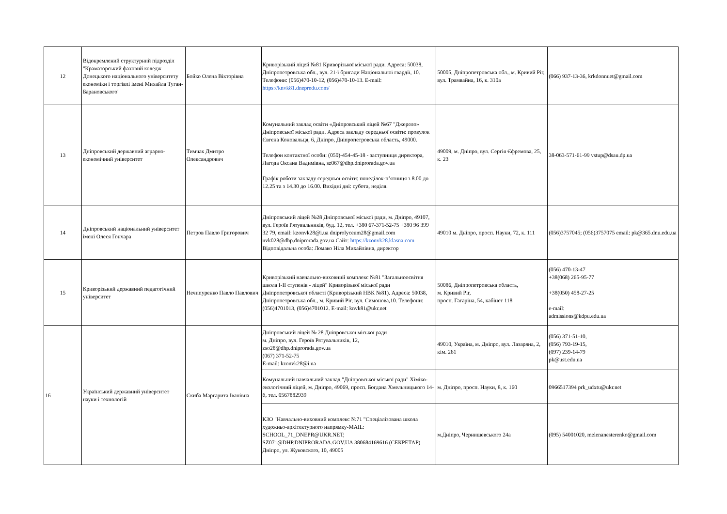| 12 | Відокремлений структурний підрозділ "Краматорський фаховий коледж Донецького національного університету економіки і торгівлі імені Михайла Туган-Барановського" | Бойко Олена Вікторівна | Криворізький ліцей №81 Криворізької міської ради. Адреса: 50038, Дніпропетровська обл., вул. 21-ї бригади Національної гвардії, 10. Телефони: (056)470-10-12, (056)470-10-13. E-mail: https://knvk81.dnepredu.com/ | 50005, Дніпропетровська обл., м. Кривий Ріг, вул. Трамвайна, 16, к. 310а | (066) 937-13-36, krkdonnuet@gmail.com |
| 13 | Дніпровський державний аграрно-економічний університет | Тимчак Дмитро Олександрович | Комунальний заклад освіти «Дніпровський ліцей №67 "Джерело» Дніпровської міської ради. Адреса закладу середньої освіти: провулок Євгена Коновальця, 6, Дніпро, Дніпропетровська область, 49000. Телефон контактної особи: (050)-454-45-18 - заступниця директора, Лагода Оксана Вадимівна, sz067@dhp.dniprorada.gov.ua Графік роботи закладу середньої освіти: понеділок-п’ятниця з 8.00 до 12.25 та з 14.30 до 16.00. Вихідні дні: субота, неділя. | 49009, м. Дніпро, вул. Сергія Єфремова, 25, к. 23 | 38-063-571-61-99 vstup@dsau.dp.ua |
| 14 | Дніпровський національний університет імені Олеся Гончара | Петров Павло Григорович | Дніпровський ліцей №28 Дніпровської міської ради, м. Дніпро, 49107, вул. Героїв Рятувальників, буд. 12, тел. +380 67-371-52-75 +380 96 399 32 79, email: kzonvk28@i.ua dniprolyceum28@gmail.com nvk028@dhp.dniprorada.gov.ua Сайт: https://kzonvk28.klasna.com Відповідальна особа: Ломако Ніла Михайлівна, директор | 49010 м. Дніпро, просп. Науки, 72, к. 111 | (056)3757045; (056)3757075 email: pk@365.dnu.edu.ua |
| 15 | Криворізький державний педагогічний університет | Нечипуренко Павло Павлович | Криворізький навчально-виховний комплекс №81 "Загальноосвітня школа I-II ступенів - ліцей" Криворізької міської ради Дніпропетровської області (Криворізький НВК №81). Адреса: 50038, Дніпропетровська обл., м. Кривий Ріг, вул. Симонова,10. Телефони: (056)4701013, (056)4701012. E-mail: knvk81@ukr.net | 50086, Дніпропетровська область, м. Кривий Ріг, просп. Гагаріна, 54, кабінет 118 | (056) 470-13-47 +38(068) 265-95-77 +38(050) 458-27-25 e-mail: admissions@kdpu.edu.ua |
| 16 | Український державний університет науки і технологій | Скиба Маргарита Іванівна | Дніпровський ліцей № 28 Дніпровської міської ради м. Дніпро, вул. Героїв Рятувальників, 12, zso28@dhp.dniprorada.gov.ua (067) 371-52-75 E-mail: kzonvk28@i.ua | 49010, Україна, м. Дніпро, вул. Лазаряна, 2, кім. 261 | (056) 371-51-10, (056) 793-19-15, (097) 239-14-79 pk@ust.edu.ua |
| | | | Комунальний навчальний заклад "Дніпровської міської ради" Хіміко-екологічний ліцей, м. Дніпро, 49069, просп. Богдана Хмельницького 14-б, тел. 0567882939 | м. Дніпро, просп. Науки, 8, к. 160 | 0966517394 prk_udxtu@ukr.net |
| | | | КЗО "Навчально-виховний комплекс №71 "Спеціалізована школа художньо-архітектурного напрямку-MAIL: SCHOOL_71_DNEPR@UKR.NET; SZ071@DHP.DNIPRORADA.GOV.UA 380684169616 (СЕКРЕТАР) Дніпро, ул. Жуковского, 10, 49005 | м.Дніпро, Чернишевського 24а | (095) 54001020, melenanesterenko@gmail.com |